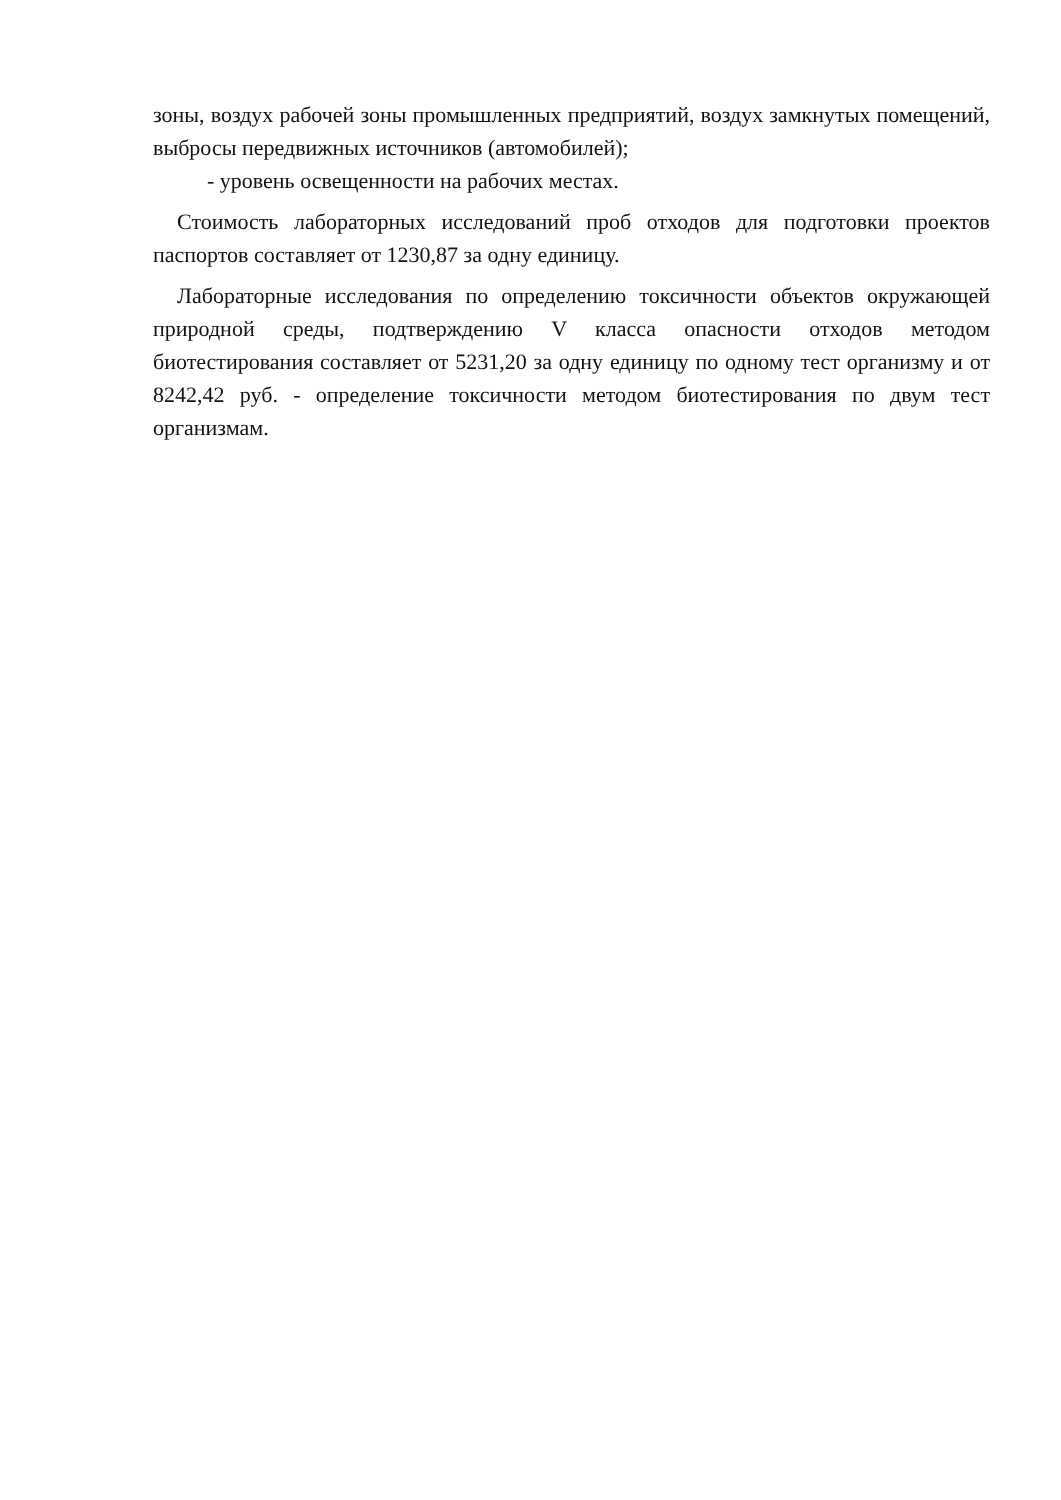зоны, воздух рабочей зоны промышленных предприятий, воздух замкнутых помещений, выбросы передвижных источников (автомобилей);
- уровень освещенности на рабочих местах.
Стоимость лабораторных исследований проб отходов для подготовки проектов паспортов составляет от 1230,87 за одну единицу.
Лабораторные исследования по определению токсичности объектов окружающей природной среды, подтверждению V класса опасности отходов методом биотестирования составляет от 5231,20 за одну единицу по одному тест организму и от 8242,42 руб. - определение токсичности методом биотестирования по двум тест организмам.